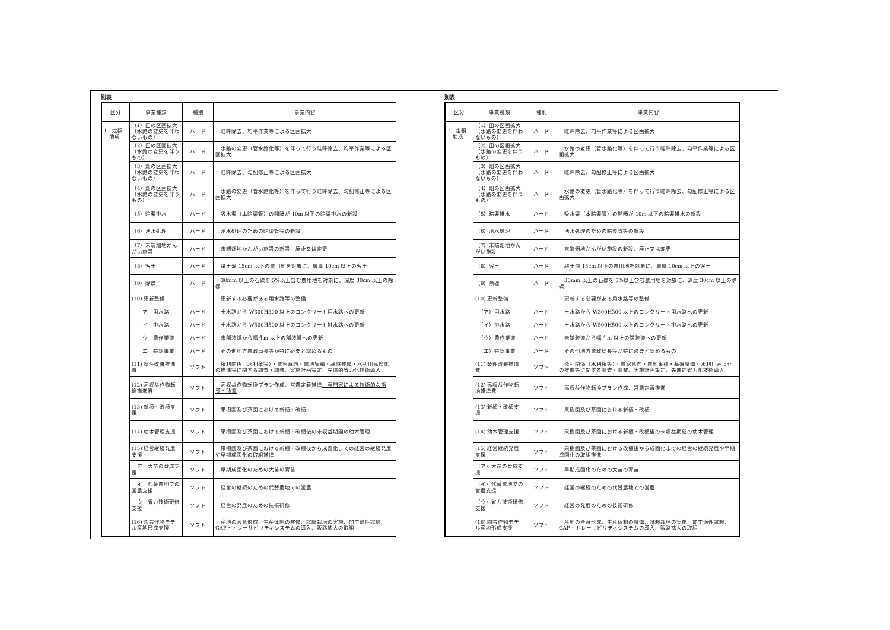別表
| 区分 | 事業種類 | 種別 | 事業内容 |
| --- | --- | --- | --- |
| 1．定額 助成 | （1）田の区画拡大（水路の変更を伴わないもの） | ハード | 畦畔除去、均平作業等による区画拡大 |
| | （2）田の区画拡大（水路の変更を伴うもの） | ハード | 水路の変更（管水路化等）を伴って行う畦畔除去、均平作業等による区画拡大 |
| | （3）畑の区画拡大（水路の変更を伴わないもの） | ハード | 畦畔除去、勾配修正等による区画拡大 |
| | （4）畑の区画拡大（水路の変更を伴うもの） | ハード | 水路の変更（管水路化等）を伴って行う畦畔除去、勾配修正等による区画拡大 |
| | （5）暗渠排水 | ハード | 吸水渠（本暗渠管）の間隔が 10m 以下の暗渠排水の新設 |
| | （6）湧水処理 | ハード | 湧水処理のための暗渠管等の新設 |
| | （7）末端畑地かんがい施設 | ハード | 末端畑地かんがい施設の新設、廃止又は変更 |
| | （8）客土 | ハード | 耕土深 15cm 以下の農用地を対象に、層厚 10cm 以上の客土 |
| | （9）除礫 | ハード | 30mm 以上の石礫を 5%以上含む農用地を対象に、深度 30cm 以上の除礫 |
| | (10) 更新整備 | | 更新する必要がある用水路等の整備 |
| | ア 用水路 | ハード | 土水路から W300H300 以上のコンクリート用水路への更新 |
| | イ 排水路 | ハード | 土水路から W500H500 以上のコンクリート排水路への更新 |
| | ウ 農作業道 | ハード | 未舗装道から幅４m 以上の舗装道への更新 |
| | エ 特認事業 | ハード | その他地方農政局長等が特に必要と認めるもの |
| | (11) 条件改善推進費 | ソフト | 権利関係（水利権等）・農家意向・農地集積・基盤整備・水利用高度化の推進等に関する調査・調整、実施計画策定、先進的省力化技術導入 |
| | (12) 高収益作物転換推進費 | ソフト | 高収益作物転換プラン作成、営農定着推進 、専門家による技術的な指導・助言 |
| | (13) 新植・改植支援 | ソフト | 果樹園及び茶園における新植・改植 |
| | (14) 幼木管理支援 | ソフト | 果樹園及び茶園における新植・改植後の未収益期間の幼木管理 |
| | (15) 経営継続発展支援 | ソフト | 果樹園及び茶園における 新植・ 改植後から成園化までの経営の継続発展や早期成園化の取組推進 |
| | ア 大苗の育成支援 | ソフト | 早期成園化のための大苗の育苗 |
| | イ 代替農地での営農支援 | ソフト | 経営の継続のための代替農地での営農 |
| | ウ 省力技術研修支援 | ソフト | 経営の発展のための技術研修 |
| | (16) 園芸作物モデル産地形成支援 | ソフト | 産地の合意形成、生産体制の整備、試験栽培の実施、加工適性試験、GAP・トレーサビリティシステムの導入、販路拡大の取組 |
別表
| 区分 | 事業種類 | 種別 | 事業内容 |
| --- | --- | --- | --- |
| 1．定額 助成 | （1）田の区画拡大（水路の変更を伴わないもの） | ハード | 畦畔除去、均平作業等による区画拡大 |
| | （2）田の区画拡大（水路の変更を伴うもの） | ハード | 水路の変更（管水路化等）を伴って行う畦畔除去、均平作業等による区画拡大 |
| | （3）畑の区画拡大（水路の変更を伴わないもの） | ハード | 畦畔除去、勾配修正等による区画拡大 |
| | （4）畑の区画拡大（水路の変更を伴うもの） | ハード | 水路の変更（管水路化等）を伴って行う畦畔除去、勾配修正等による区画拡大 |
| | （5）暗渠排水 | ハード | 吸水渠（本暗渠管）の間隔が 10m 以下の暗渠排水の新設 |
| | （6）湧水処理 | ハード | 湧水処理のための暗渠管等の新設 |
| | （7）末端畑地かんがい施設 | ハード | 末端畑地かんがい施設の新設、廃止又は変更 |
| | （8）客土 | ハード | 耕土深 15cm 以下の農用地を対象に、層厚 10cm 以上の客土 |
| | （9）除礫 | ハード | 30mm 以上の石礫を 5%以上含む農用地を対象に、深度 30cm 以上の除礫 |
| | (10) 更新整備 | | 更新する必要がある用水路等の整備 |
| | （ア）用水路 | ハード | 土水路から W300H300 以上のコンクリート用水路への更新 |
| | （イ）排水路 | ハード | 土水路から W500H500 以上のコンクリート排水路への更新 |
| | （ウ）農作業道 | ハード | 未舗装道から幅４m 以上の舗装道への更新 |
| | （エ）特認事業 | ハード | その他地方農政局長等が特に必要と認めるもの |
| | (11) 条件改善推進費 | ソフト | 権利関係（水利権等）・農家意向・農地集積・基盤整備・水利用高度化の推進等に関する調査・調整、実施計画策定、先進的省力化技術導入 |
| | (12) 高収益作物転換推進費 | ソフト | 高収益作物転換プラン作成、営農定着推進 |
| | (13) 新植・改植支援 | ソフト | 果樹園及び茶園における新植・改植 |
| | (14) 幼木管理支援 | ソフト | 果樹園及び茶園における新植・改植後の未収益期間の幼木管理 |
| | (15) 経営継続発展支援 | ソフト | 果樹園及び茶園における改植後から成園化までの経営の継続発展や早期成園化の取組推進 |
| | （ア）大苗の育成支援 | ソフト | 早期成園化のための大苗の育苗 |
| | （イ）代替農地での営農支援 | ソフト | 経営の継続のための代替農地での営農 |
| | （ウ）省力技術研修支援 | ソフト | 経営の発展のための技術研修 |
| | (16) 園芸作物モデル産地形成支援 | ソフト | 産地の合意形成、生産体制の整備、試験栽培の実施、加工適性試験、GAP・トレーサビリティシステムの導入、販路拡大の取組 |